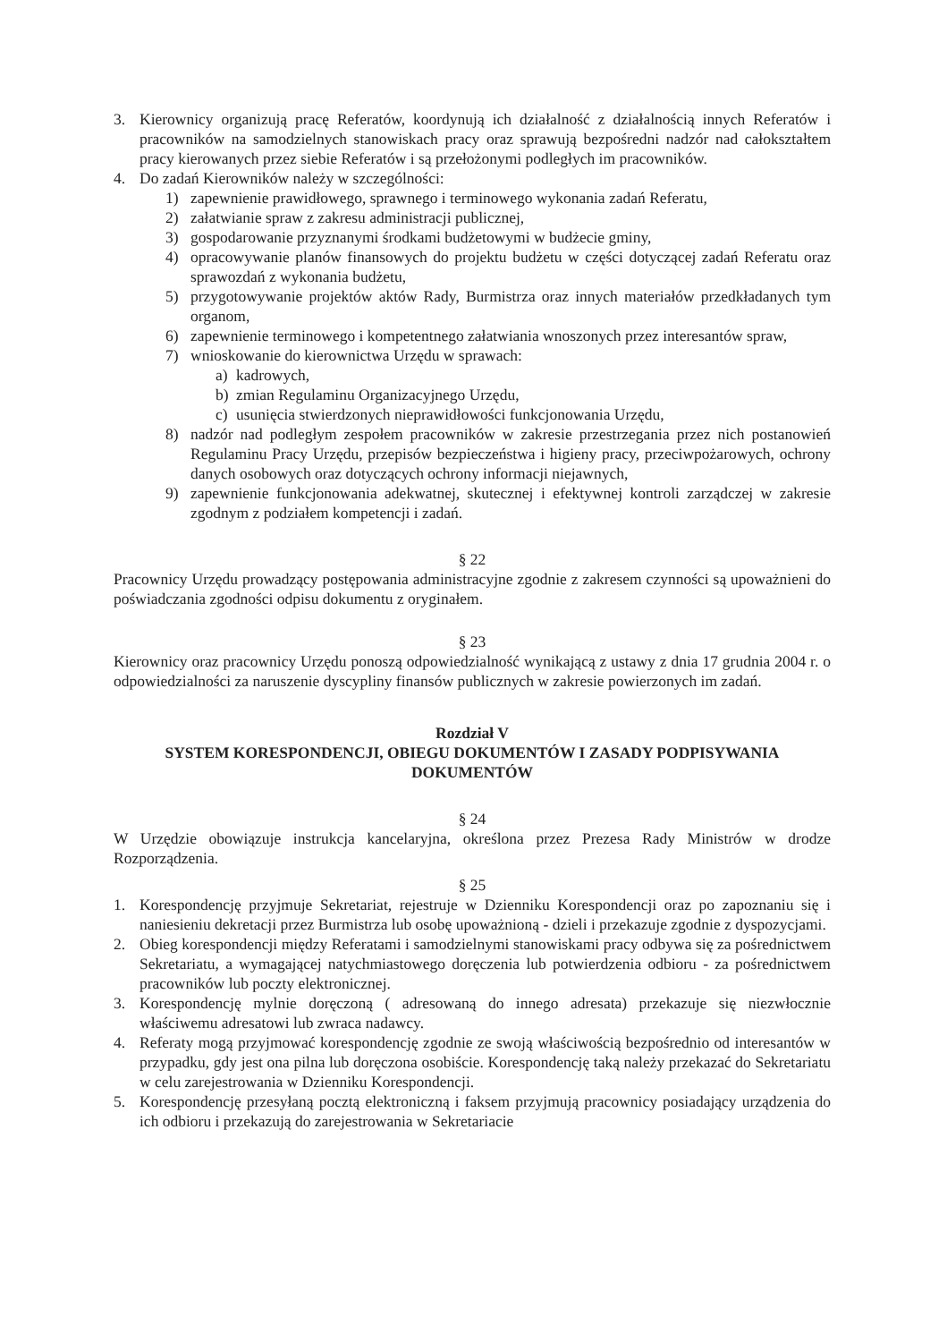3. Kierownicy organizują pracę Referatów, koordynują ich działalność z działalnością innych Referatów i pracowników na samodzielnych stanowiskach pracy oraz sprawują bezpośredni nadzór nad całokształtem pracy kierowanych przez siebie Referatów i są przełożonymi podległych im pracowników.
4. Do zadań Kierowników należy w szczególności:
1) zapewnienie prawidłowego, sprawnego i terminowego wykonania zadań Referatu,
2) załatwianie spraw z zakresu administracji publicznej,
3) gospodarowanie przyznanymi środkami budżetowymi w budżecie gminy,
4) opracowywanie planów finansowych do projektu budżetu w części dotyczącej zadań Referatu oraz sprawozdań z wykonania budżetu,
5) przygotowywanie projektów aktów Rady, Burmistrza oraz innych materiałów przedkładanych tym organom,
6) zapewnienie terminowego i kompetentnego załatwiania wnoszonych przez interesantów spraw,
7) wnioskowanie do kierownictwa Urzędu w sprawach:
a) kadrowych,
b) zmian Regulaminu Organizacyjnego Urzędu,
c) usunięcia stwierdzonych nieprawidłowości funkcjonowania Urzędu,
8) nadzór nad podległym zespołem pracowników w zakresie przestrzegania przez nich postanowień Regulaminu Pracy Urzędu, przepisów bezpieczeństwa i higieny pracy, przeciwpożarowych, ochrony danych osobowych oraz dotyczących ochrony informacji niejawnych,
9) zapewnienie funkcjonowania adekwatnej, skutecznej i efektywnej kontroli zarządczej w zakresie zgodnym z podziałem kompetencji i zadań.
§ 22
Pracownicy Urzędu prowadzący postępowania administracyjne zgodnie z zakresem czynności są upoważnieni do poświadczania zgodności odpisu dokumentu z oryginałem.
§ 23
Kierownicy oraz pracownicy Urzędu ponoszą odpowiedzialność wynikającą z ustawy z dnia 17 grudnia 2004 r. o odpowiedzialności za naruszenie dyscypliny finansów publicznych w zakresie powierzonych im zadań.
Rozdział V
SYSTEM KORESPONDENCJI, OBIEGU DOKUMENTÓW I ZASADY PODPISYWANIA DOKUMENTÓW
§ 24
W Urzędzie obowiązuje instrukcja kancelaryjna, określona przez Prezesa Rady Ministrów w drodze Rozporządzenia.
§ 25
1. Korespondencję przyjmuje Sekretariat, rejestruje w Dzienniku Korespondencji oraz po zapoznaniu się i naniesieniu dekretacji przez Burmistrza lub osobę upoważnioną - dzieli i przekazuje zgodnie z dyspozycjami.
2. Obieg korespondencji między Referatami i samodzielnymi stanowiskami pracy odbywa się za pośrednictwem Sekretariatu, a wymagającej natychmiastowego doręczenia lub potwierdzenia odbioru - za pośrednictwem pracowników lub poczty elektronicznej.
3. Korespondencję mylnie doręczoną ( adresowaną do innego adresata) przekazuje się niezwłocznie właściwemu adresatowi lub zwraca nadawcy.
4. Referaty mogą przyjmować korespondencję zgodnie ze swoją właściwością bezpośrednio od interesantów w przypadku, gdy jest ona pilna lub doręczona osobiście. Korespondencję taką należy przekazać do Sekretariatu w celu zarejestrowania w Dzienniku Korespondencji.
5. Korespondencję przesyłaną pocztą elektroniczną i faksem przyjmują pracownicy posiadający urządzenia do ich odbioru i przekazują do zarejestrowania w Sekretariacie